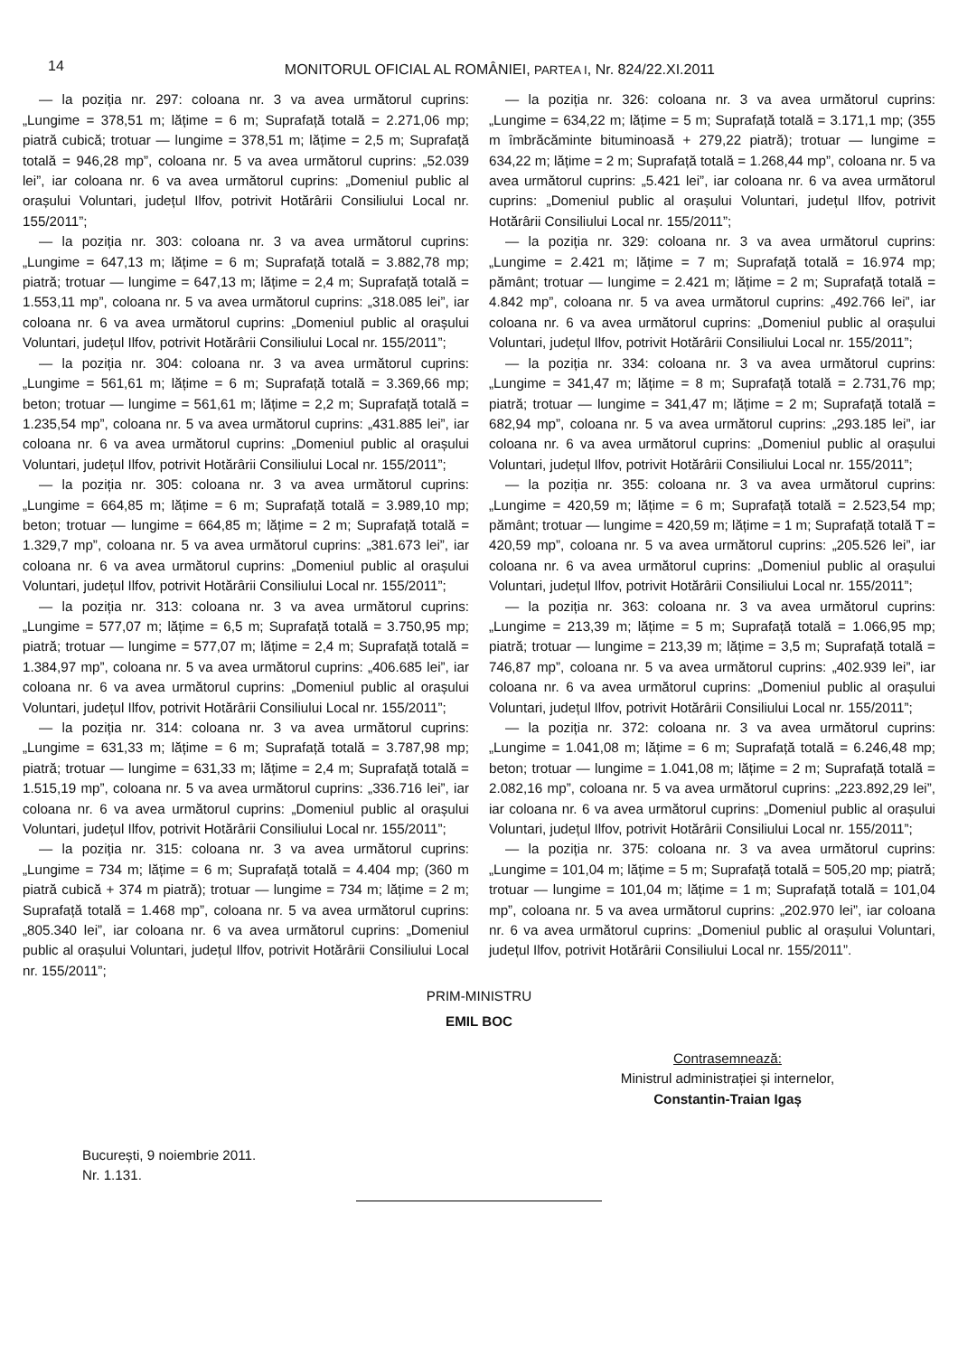14 MONITORUL OFICIAL AL ROMÂNIEI, PARTEA I, Nr. 824/22.XI.2011
— la poziția nr. 297: coloana nr. 3 va avea următorul cuprins: „Lungime = 378,51 m; lățime = 6 m; Suprafață totală = 2.271,06 mp; piatră cubică; trotuar — lungime = 378,51 m; lățime = 2,5 m; Suprafață totală = 946,28 mp”, coloana nr. 5 va avea următorul cuprins: „52.039 lei”, iar coloana nr. 6 va avea următorul cuprins: „Domeniul public al orașului Voluntari, județul Ilfov, potrivit Hotărârii Consiliului Local nr. 155/2011”;
— la poziția nr. 303: coloana nr. 3 va avea următorul cuprins: „Lungime = 647,13 m; lățime = 6 m; Suprafață totală = 3.882,78 mp; piatră; trotuar — lungime = 647,13 m; lățime = 2,4 m; Suprafață totală = 1.553,11 mp”, coloana nr. 5 va avea următorul cuprins: „318.085 lei”, iar coloana nr. 6 va avea următorul cuprins: „Domeniul public al orașului Voluntari, județul Ilfov, potrivit Hotărârii Consiliului Local nr. 155/2011”;
— la poziția nr. 304: coloana nr. 3 va avea următorul cuprins: „Lungime = 561,61 m; lățime = 6 m; Suprafață totală = 3.369,66 mp; beton; trotuar — lungime = 561,61 m; lățime = 2,2 m; Suprafață totală = 1.235,54 mp”, coloana nr. 5 va avea următorul cuprins: „431.885 lei”, iar coloana nr. 6 va avea următorul cuprins: „Domeniul public al orașului Voluntari, județul Ilfov, potrivit Hotărârii Consiliului Local nr. 155/2011”;
— la poziția nr. 305: coloana nr. 3 va avea următorul cuprins: „Lungime = 664,85 m; lățime = 6 m; Suprafață totală = 3.989,10 mp; beton; trotuar — lungime = 664,85 m; lățime = 2 m; Suprafață totală = 1.329,7 mp”, coloana nr. 5 va avea următorul cuprins: „381.673 lei”, iar coloana nr. 6 va avea următorul cuprins: „Domeniul public al orașului Voluntari, județul Ilfov, potrivit Hotărârii Consiliului Local nr. 155/2011”;
— la poziția nr. 313: coloana nr. 3 va avea următorul cuprins: „Lungime = 577,07 m; lățime = 6,5 m; Suprafață totală = 3.750,95 mp; piatră; trotuar — lungime = 577,07 m; lățime = 2,4 m; Suprafață totală = 1.384,97 mp”, coloana nr. 5 va avea următorul cuprins: „406.685 lei”, iar coloana nr. 6 va avea următorul cuprins: „Domeniul public al orașului Voluntari, județul Ilfov, potrivit Hotărârii Consiliului Local nr. 155/2011”;
— la poziția nr. 314: coloana nr. 3 va avea următorul cuprins: „Lungime = 631,33 m; lățime = 6 m; Suprafață totală = 3.787,98 mp; piatră; trotuar — lungime = 631,33 m; lățime = 2,4 m; Suprafață totală = 1.515,19 mp”, coloana nr. 5 va avea următorul cuprins: „336.716 lei”, iar coloana nr. 6 va avea următorul cuprins: „Domeniul public al orașului Voluntari, județul Ilfov, potrivit Hotărârii Consiliului Local nr. 155/2011”;
— la poziția nr. 315: coloana nr. 3 va avea următorul cuprins: „Lungime = 734 m; lățime = 6 m; Suprafață totală = 4.404 mp; (360 m piatră cubică + 374 m piatră); trotuar — lungime = 734 m; lățime = 2 m; Suprafață totală = 1.468 mp”, coloana nr. 5 va avea următorul cuprins: „805.340 lei”, iar coloana nr. 6 va avea următorul cuprins: „Domeniul public al orașului Voluntari, județul Ilfov, potrivit Hotărârii Consiliului Local nr. 155/2011”;
— la poziția nr. 326: coloana nr. 3 va avea următorul cuprins: „Lungime = 634,22 m; lățime = 5 m; Suprafață totală = 3.171,1 mp; (355 m îmbrăcăminte bituminoasă + 279,22 piatră); trotuar — lungime = 634,22 m; lățime = 2 m; Suprafață totală = 1.268,44 mp”, coloana nr. 5 va avea următorul cuprins: „5.421 lei”, iar coloana nr. 6 va avea următorul cuprins: „Domeniul public al orașului Voluntari, județul Ilfov, potrivit Hotărârii Consiliului Local nr. 155/2011”;
— la poziția nr. 329: coloana nr. 3 va avea următorul cuprins: „Lungime = 2.421 m; lățime = 7 m; Suprafață totală = 16.974 mp; pământ; trotuar — lungime = 2.421 m; lățime = 2 m; Suprafață totală = 4.842 mp”, coloana nr. 5 va avea următorul cuprins: „492.766 lei”, iar coloana nr. 6 va avea următorul cuprins: „Domeniul public al orașului Voluntari, județul Ilfov, potrivit Hotărârii Consiliului Local nr. 155/2011”;
— la poziția nr. 334: coloana nr. 3 va avea următorul cuprins: „Lungime = 341,47 m; lățime = 8 m; Suprafață totală = 2.731,76 mp; piatră; trotuar — lungime = 341,47 m; lățime = 2 m; Suprafață totală = 682,94 mp”, coloana nr. 5 va avea următorul cuprins: „293.185 lei”, iar coloana nr. 6 va avea următorul cuprins: „Domeniul public al orașului Voluntari, județul Ilfov, potrivit Hotărârii Consiliului Local nr. 155/2011”;
— la poziția nr. 355: coloana nr. 3 va avea următorul cuprins: „Lungime = 420,59 m; lățime = 6 m; Suprafață totală = 2.523,54 mp; pământ; trotuar — lungime = 420,59 m; lățime = 1 m; Suprafață totală T = 420,59 mp”, coloana nr. 5 va avea următorul cuprins: „205.526 lei”, iar coloana nr. 6 va avea următorul cuprins: „Domeniul public al orașului Voluntari, județul Ilfov, potrivit Hotărârii Consiliului Local nr. 155/2011”;
— la poziția nr. 363: coloana nr. 3 va avea următorul cuprins: „Lungime = 213,39 m; lățime = 5 m; Suprafață totală = 1.066,95 mp; piatră; trotuar — lungime = 213,39 m; lățime = 3,5 m; Suprafață totală = 746,87 mp”, coloana nr. 5 va avea următorul cuprins: „402.939 lei”, iar coloana nr. 6 va avea următorul cuprins: „Domeniul public al orașului Voluntari, județul Ilfov, potrivit Hotărârii Consiliului Local nr. 155/2011”;
— la poziția nr. 372: coloana nr. 3 va avea următorul cuprins: „Lungime = 1.041,08 m; lățime = 6 m; Suprafață totală = 6.246,48 mp; beton; trotuar — lungime = 1.041,08 m; lățime = 2 m; Suprafață totală = 2.082,16 mp”, coloana nr. 5 va avea următorul cuprins: „223.892,29 lei”, iar coloana nr. 6 va avea următorul cuprins: „Domeniul public al orașului Voluntari, județul Ilfov, potrivit Hotărârii Consiliului Local nr. 155/2011”;
— la poziția nr. 375: coloana nr. 3 va avea următorul cuprins: „Lungime = 101,04 m; lățime = 5 m; Suprafață totală = 505,20 mp; piatră; trotuar — lungime = 101,04 m; lățime = 1 m; Suprafață totală = 101,04 mp”, coloana nr. 5 va avea următorul cuprins: „202.970 lei”, iar coloana nr. 6 va avea următorul cuprins: „Domeniul public al orașului Voluntari, județul Ilfov, potrivit Hotărârii Consiliului Local nr. 155/2011”.
PRIM-MINISTRU
EMIL BOC
Contrasemnează:
Ministrul administrației și internelor,
Constantin-Traian Igaș
București, 9 noiembrie 2011.
Nr. 1.131.